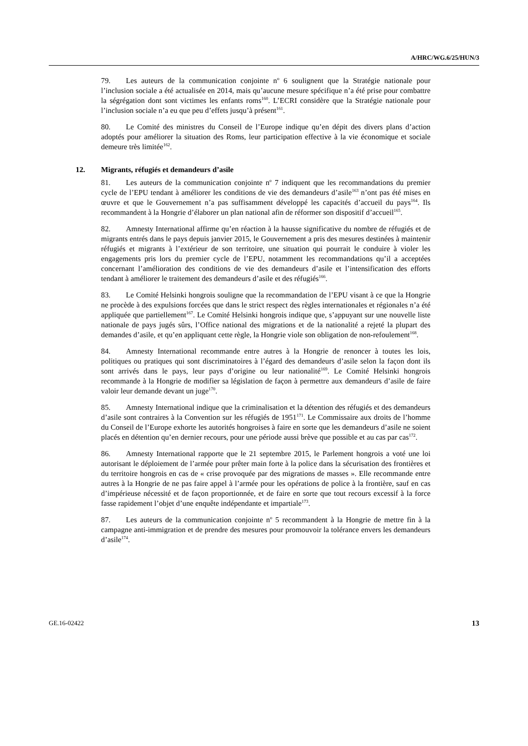A/HRC/WG.6/25/HUN/3
79. Les auteurs de la communication conjointe n<sup>o</sup> 6 soulignent que la Stratégie nationale pour l’inclusion sociale a été actualisée en 2014, mais qu’aucune mesure spécifique n’a été prise pour combattre la ségrégation dont sont victimes les enfants roms<sup>160</sup>. L’ECRI considère que la Stratégie nationale pour l’inclusion sociale n’a eu que peu d’effets jusqu’à présent<sup>161</sup>.
80. Le Comité des ministres du Conseil de l’Europe indique qu’en dépit des divers plans d’action adoptés pour améliorer la situation des Roms, leur participation effective à la vie économique et sociale demeure très limitée<sup>162</sup>.
12. Migrants, réfugiés et demandeurs d’asile
81. Les auteurs de la communication conjointe n<sup>o</sup> 7 indiquent que les recommandations du premier cycle de l’EPU tendant à améliorer les conditions de vie des demandeurs d’asile<sup>163</sup> n’ont pas été mises en œuvre et que le Gouvernement n’a pas suffisamment développé les capacités d’accueil du pays<sup>164</sup>. Ils recommandent à la Hongrie d’élaborer un plan national afin de réformer son dispositif d’accueil<sup>165</sup>.
82. Amnesty International affirme qu’en réaction à la hausse significative du nombre de réfugiés et de migrants entrés dans le pays depuis janvier 2015, le Gouvernement a pris des mesures destinées à maintenir réfugiés et migrants à l’extérieur de son territoire, une situation qui pourrait le conduire à violer les engagements pris lors du premier cycle de l’EPU, notamment les recommandations qu’il a acceptées concernant l’amélioration des conditions de vie des demandeurs d’asile et l’intensification des efforts tendant à améliorer le traitement des demandeurs d’asile et des réfugiés<sup>166</sup>.
83. Le Comité Helsinki hongrois souligne que la recommandation de l’EPU visant à ce que la Hongrie ne procède à des expulsions forcées que dans le strict respect des règles internationales et régionales n’a été appliquée que partiellement<sup>167</sup>. Le Comité Helsinki hongrois indique que, s’appuyant sur une nouvelle liste nationale de pays jugés sûrs, l’Office national des migrations et de la nationalité a rejeté la plupart des demandes d’asile, et qu’en appliquant cette règle, la Hongrie viole son obligation de non-refoulement<sup>168</sup>.
84. Amnesty International recommande entre autres à la Hongrie de renoncer à toutes les lois, politiques ou pratiques qui sont discriminatoires à l’égard des demandeurs d’asile selon la façon dont ils sont arrivés dans le pays, leur pays d’origine ou leur nationalité<sup>169</sup>. Le Comité Helsinki hongrois recommande à la Hongrie de modifier sa législation de façon à permettre aux demandeurs d’asile de faire valoir leur demande devant un juge<sup>170</sup>.
85. Amnesty International indique que la criminalisation et la détention des réfugiés et des demandeurs d’asile sont contraires à la Convention sur les réfugiés de 1951<sup>171</sup>. Le Commissaire aux droits de l’homme du Conseil de l’Europe exhorte les autorités hongroises à faire en sorte que les demandeurs d’asile ne soient placés en détention qu’en dernier recours, pour une période aussi brève que possible et au cas par cas<sup>172</sup>.
86. Amnesty International rapporte que le 21 septembre 2015, le Parlement hongrois a voté une loi autorisant le déploiement de l’armée pour prêter main forte à la police dans la sécurisation des frontières et du territoire hongrois en cas de « crise provoquée par des migrations de masses ». Elle recommande entre autres à la Hongrie de ne pas faire appel à l’armée pour les opérations de police à la frontière, sauf en cas d’impérieuse nécessité et de façon proportionnée, et de faire en sorte que tout recours excessif à la force fasse rapidement l’objet d’une enquête indépendante et impartiale<sup>173</sup>.
87. Les auteurs de la communication conjointe n<sup>o</sup> 5 recommandent à la Hongrie de mettre fin à la campagne anti-immigration et de prendre des mesures pour promouvoir la tolérance envers les demandeurs d’asile<sup>174</sup>.
GE.16-02422 13